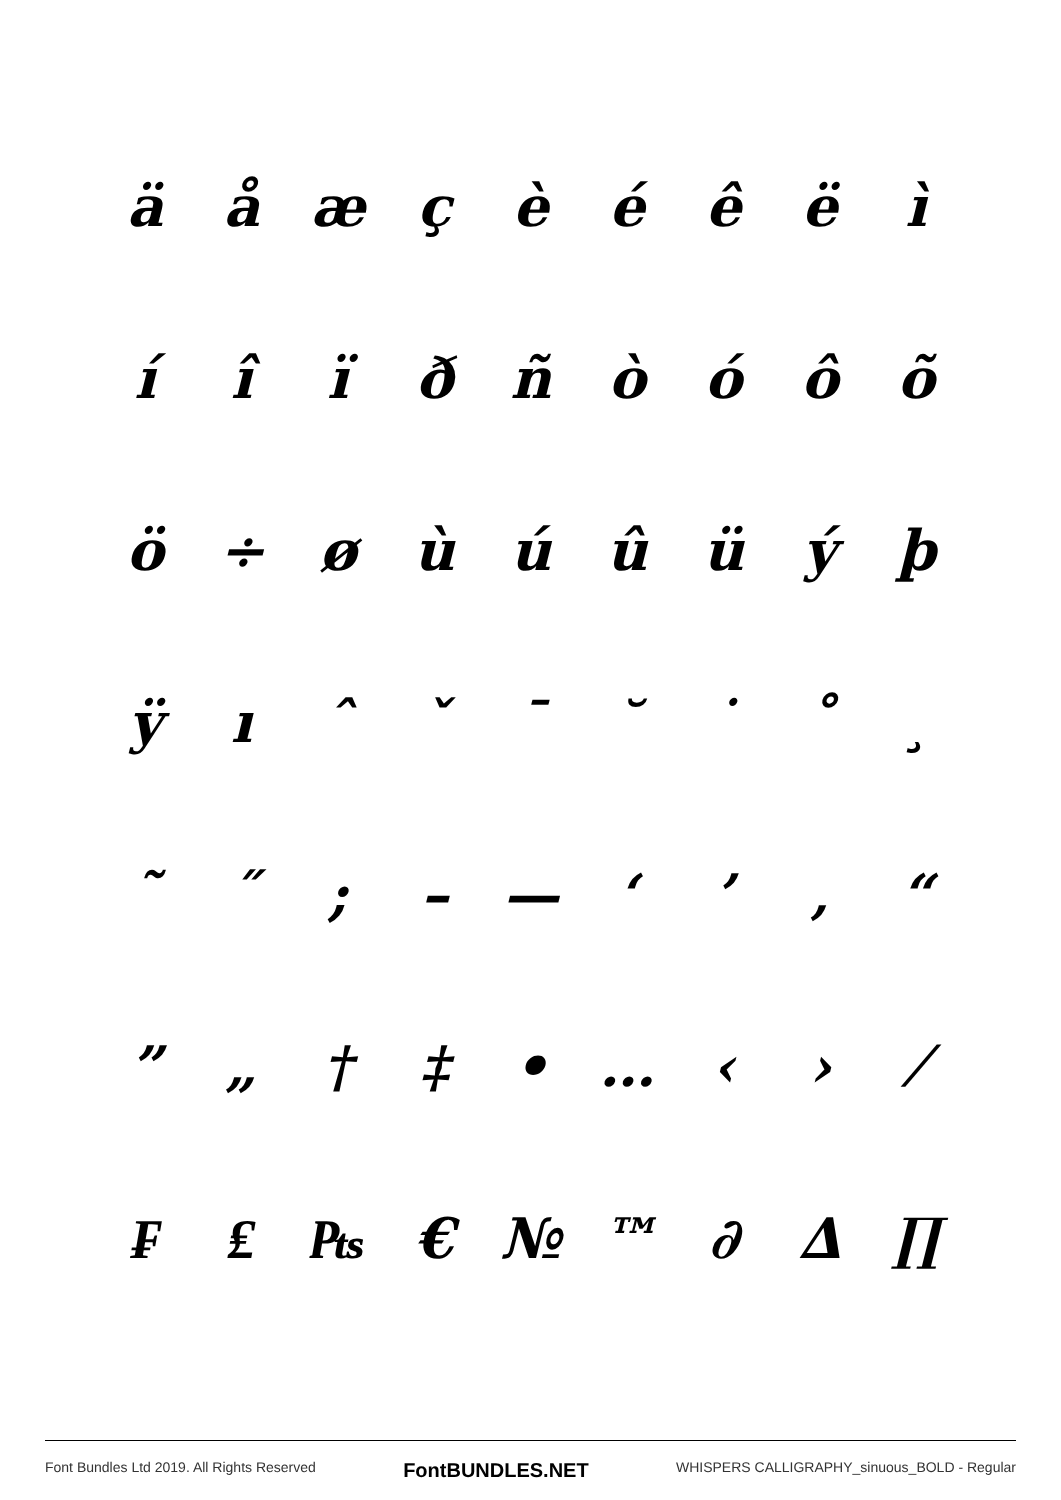ä å æ ç è é ê ë ì
í î ï ð ñ ò ó ô õ
ö ÷ ø ù ú û ü ý þ
ÿ ı ˆ ˇ ¯ ˘ ˙ ˚ ¸
˜ ˝ ; – — ‘ ’ ‚ “
” „ † ‡ • … ‹ › ⁄
₣ ₤ ₧ € № ™ ∂ ∆ ∏
Font Bundles Ltd 2019. All Rights Reserved FontBUNDLES.NET WHISPERS CALLIGRAPHY_sinuous_BOLD - Regular